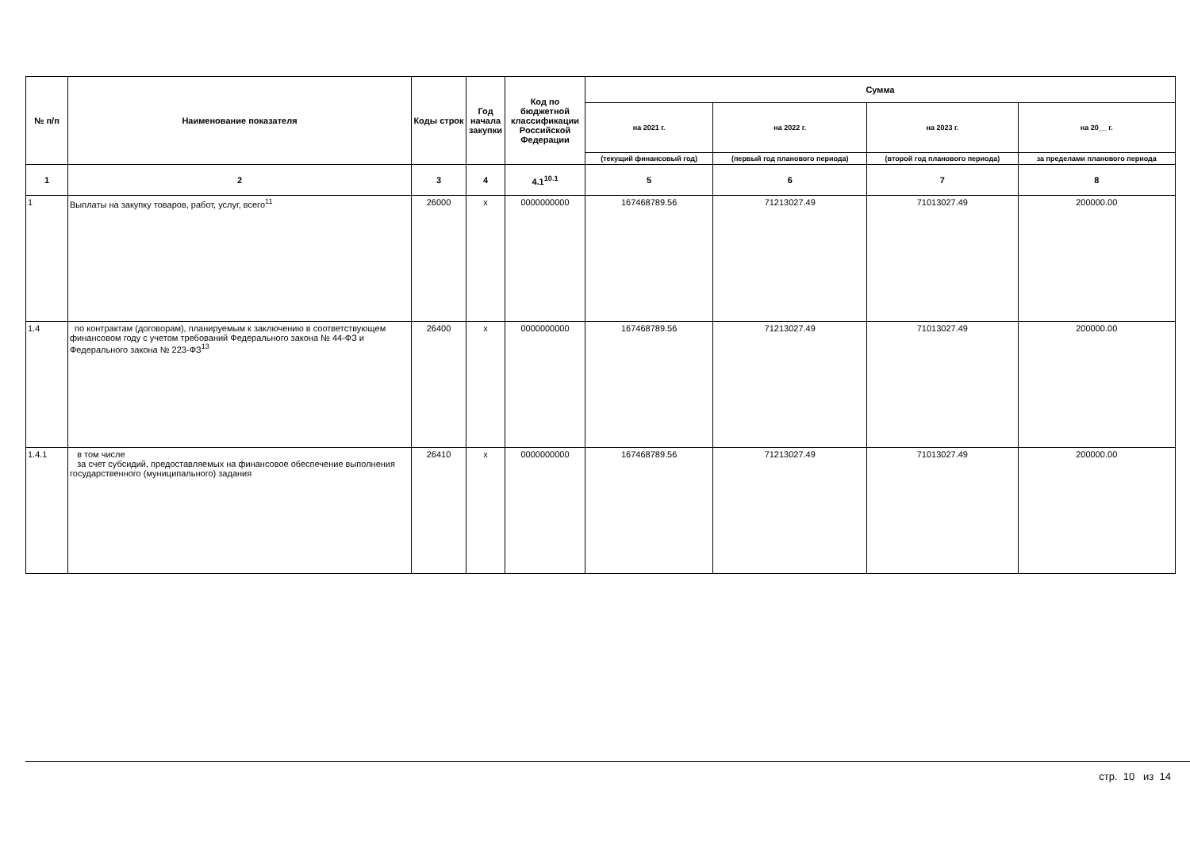| № п/п | Наименование показателя | Коды строк | Год начала закупки | Код по бюджетной классификации Российской Федерации | Сумма | | | |
| --- | --- | --- | --- | --- | --- | --- | --- | --- |
| | | | | | на 2021 г. | на 2022 г. | на 2023 г. | на 20__ г. |
| | | | | | (текущий финансовый год) | (первый год планового периода) | (второй год планового периода) | за пределами планового периода |
| 1 | 2 | 3 | 4 | 4.1<sup>10.1</sup> | 5 | 6 | 7 | 8 |
| 1 | Выплаты на закупку товаров, работ, услуг, всего<sup>11</sup> | 26000 | x | 0000000000 | 167468789.56 | 71213027.49 | 71013027.49 | 200000.00 |
| 1.4 | по контрактам (договорам), планируемым к заключению в соответствующем финансовом году с учетом требований Федерального закона № 44-ФЗ и Федерального закона № 223-ФЗ<sup>13</sup> | 26400 | x | 0000000000 | 167468789.56 | 71213027.49 | 71013027.49 | 200000.00 |
| 1.4.1 | в том числе за счет субсидий, предоставляемых на финансовое обеспечение выполнения государственного (муниципального) задания | 26410 | x | 0000000000 | 167468789.56 | 71213027.49 | 71013027.49 | 200000.00 |
стр. 10 из 14